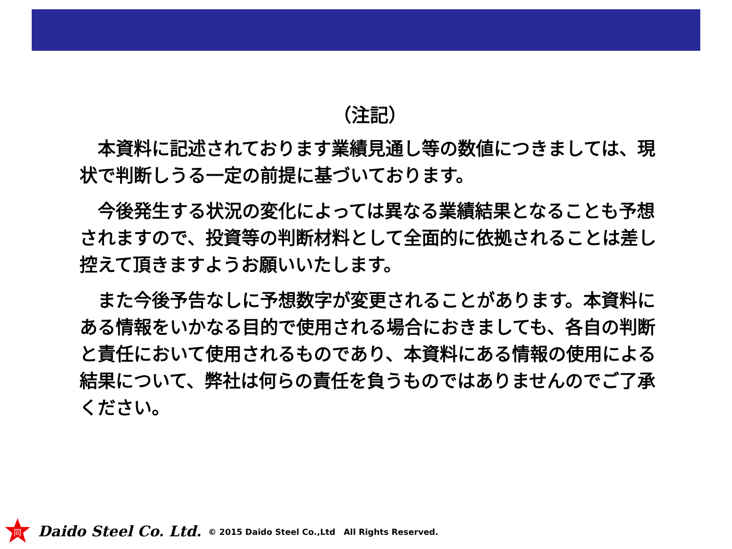（注記）
　本資料に記述されております業績見通し等の数値につきましては、現状で判断しうる一定の前提に基づいております。
　今後発生する状況の変化によっては異なる業績結果となることも予想されますので、投資等の判断材料として全面的に依拠されることは差し控えて頂きますようお願いいたします。
　また今後予告なしに予想数字が変更されることがあります。本資料にある情報をいかなる目的で使用される場合におきましても、各自の判断と責任において使用されるものであり、本資料にある情報の使用による結果について、弊社は何らの責任を負うものではありませんのでご了承ください。
同
Daido Steel Co. Ltd. © 2015 Daido Steel Co.,Ltd　All Rights Reserved.